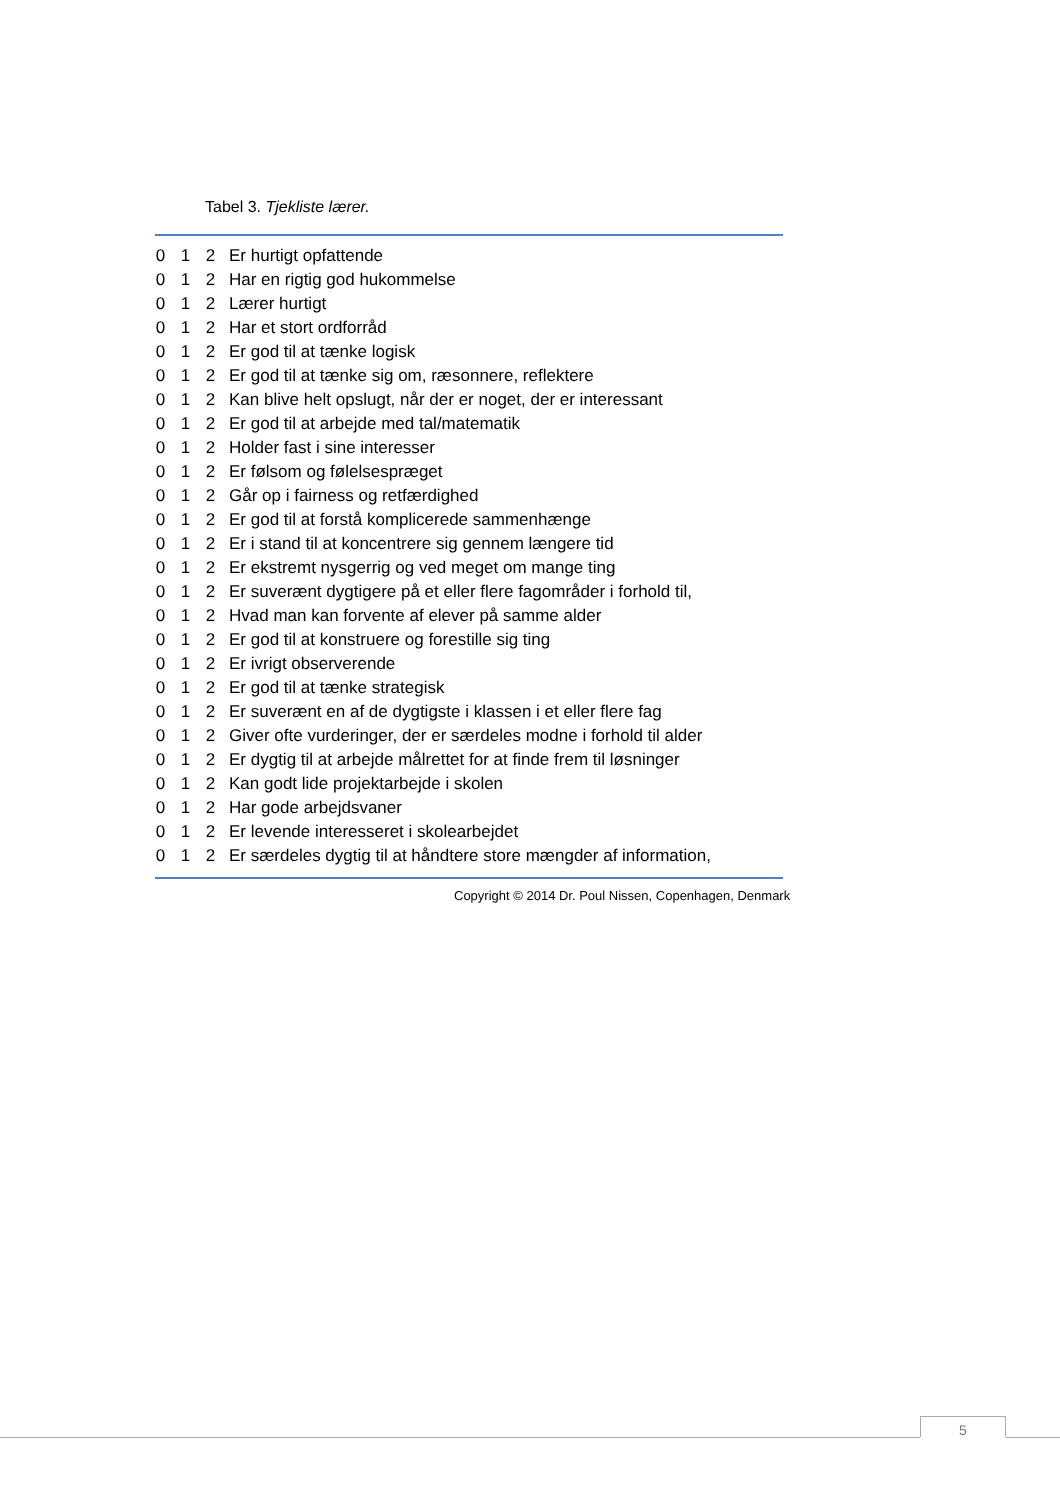Tabel 3. Tjekliste lærer.
| 0 | 1 | 2 | Er hurtigt opfattende |
| 0 | 1 | 2 | Har en rigtig god hukommelse |
| 0 | 1 | 2 | Lærer hurtigt |
| 0 | 1 | 2 | Har et stort ordforråd |
| 0 | 1 | 2 | Er god til at tænke logisk |
| 0 | 1 | 2 | Er god til at tænke sig om, ræsonnere, reflektere |
| 0 | 1 | 2 | Kan blive helt opslugt, når der er noget, der er interessant |
| 0 | 1 | 2 | Er god til at arbejde med tal/matematik |
| 0 | 1 | 2 | Holder fast i sine interesser |
| 0 | 1 | 2 | Er følsom og følelsespræget |
| 0 | 1 | 2 | Går op i fairness og retfærdighed |
| 0 | 1 | 2 | Er god til at forstå komplicerede sammenhænge |
| 0 | 1 | 2 | Er i stand til at koncentrere sig gennem længere tid |
| 0 | 1 | 2 | Er ekstremt nysgerrig og ved meget om mange ting |
| 0 | 1 | 2 | Er suverænt dygtigere på et eller flere fagområder i forhold til, |
| 0 | 1 | 2 | Hvad man kan forvente af elever på samme alder |
| 0 | 1 | 2 | Er god til at konstruere og forestille sig ting |
| 0 | 1 | 2 | Er ivrigt observerende |
| 0 | 1 | 2 | Er god til at tænke strategisk |
| 0 | 1 | 2 | Er suverænt en af de dygtigste i klassen i et eller flere fag |
| 0 | 1 | 2 | Giver ofte vurderinger, der er særdeles modne i forhold til alder |
| 0 | 1 | 2 | Er dygtig til at arbejde målrettet for at finde frem til løsninger |
| 0 | 1 | 2 | Kan godt lide projektarbejde i skolen |
| 0 | 1 | 2 | Har gode arbejdsvaner |
| 0 | 1 | 2 | Er levende interesseret i skolearbejdet |
| 0 | 1 | 2 | Er særdeles dygtig til at håndtere store mængder af information, |
Copyright © 2014 Dr. Poul Nissen, Copenhagen, Denmark
5